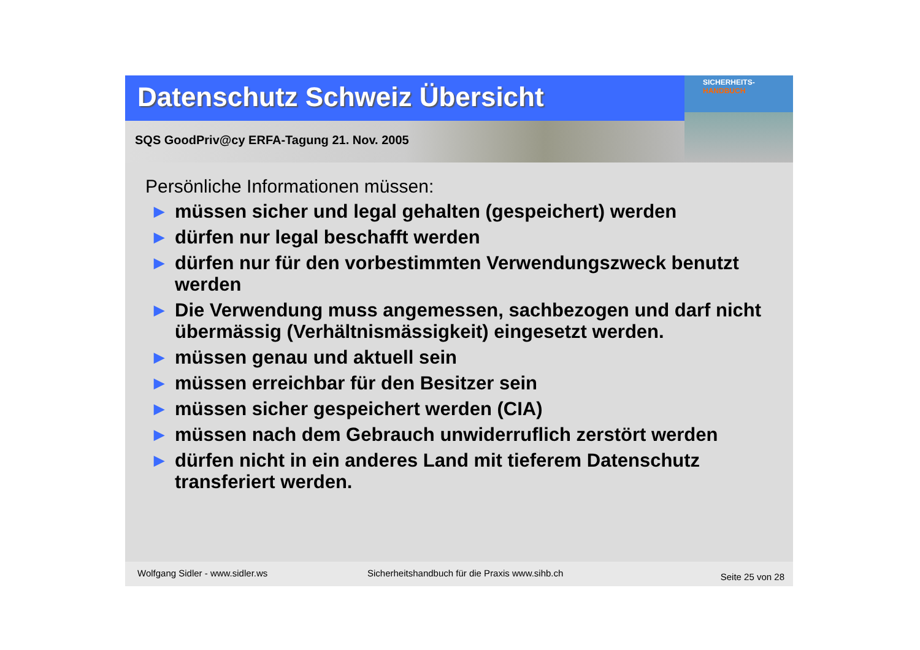Datenschutz Schweiz Übersicht
SQS GoodPriv@cy ERFA-Tagung 21. Nov. 2005
SICHERHEITS-
HANDBUCH
Persönliche Informationen müssen:
▶ müssen sicher und legal gehalten (gespeichert) werden
▶ dürfen nur legal beschafft werden
▶ dürfen nur für den vorbestimmten Verwendungszweck benutzt werden
▶ Die Verwendung muss angemessen, sachbezogen und darf nicht übermässig (Verhältnismässigkeit) eingesetzt werden.
▶ müssen genau und aktuell sein
▶ müssen erreichbar für den Besitzer sein
▶ müssen sicher gespeichert werden (CIA)
▶ müssen nach dem Gebrauch unwiderruflich zerstört werden
▶ dürfen nicht in ein anderes Land mit tieferem Datenschutz transferiert werden.
Wolfgang Sidler - www.sidler.ws Sicherheitshandbuch für die Praxis www.sihb.ch Seite 25 von 28